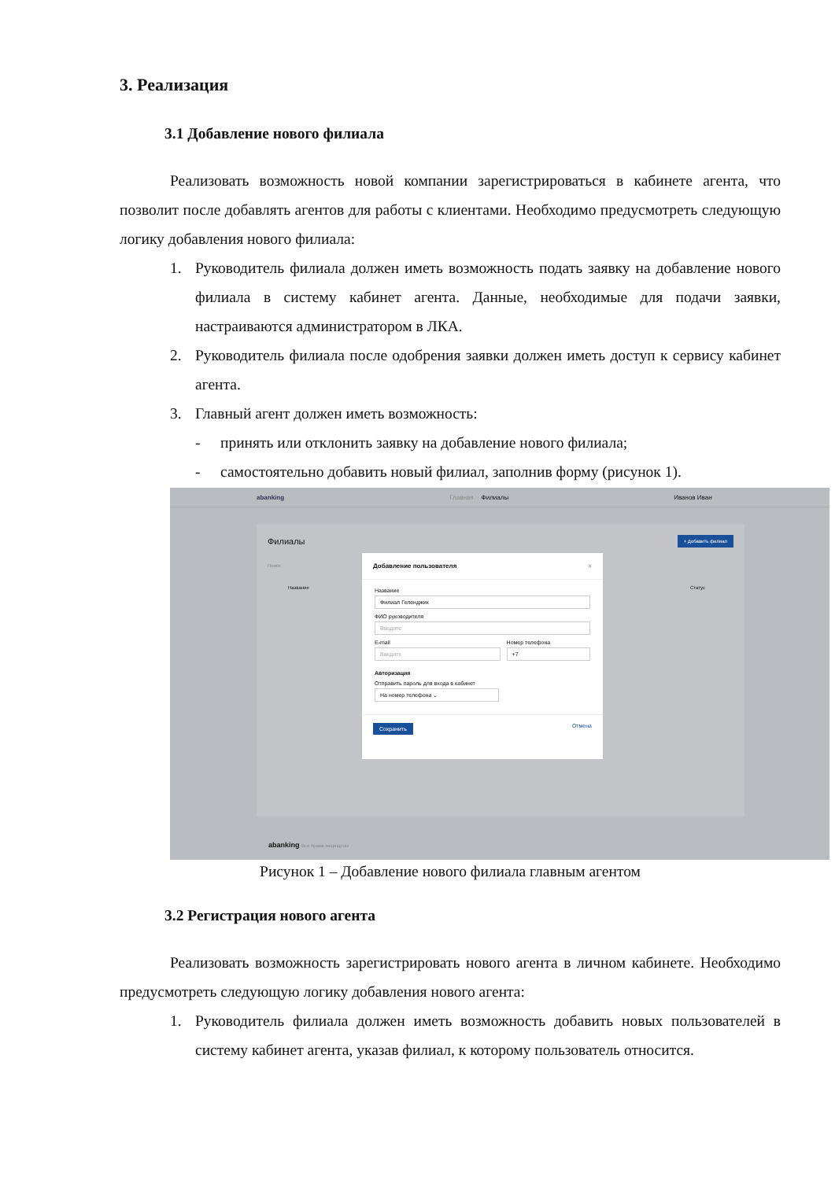3. Реализация
3.1 Добавление нового филиала
Реализовать возможность новой компании зарегистрироваться в кабинете агента, что позволит после добавлять агентов для работы с клиентами. Необходимо предусмотреть следующую логику добавления нового филиала:
1. Руководитель филиала должен иметь возможность подать заявку на добавление нового филиала в систему кабинет агента. Данные, необходимые для подачи заявки, настраиваются администратором в ЛКА.
2. Руководитель филиала после одобрения заявки должен иметь доступ к сервису кабинет агента.
3. Главный агент должен иметь возможность:
- принять или отклонить заявку на добавление нового филиала;
- самостоятельно добавить новый филиал, заполнив форму (рисунок 1).
abanking Главная Филиалы Иванов Иван
Филиалы
+ Добавить филиал
Поиск
Название Статус
Добавление пользователя ×
Название
Филиал Геленджик
ФИО руководителя
Введите
E-mail
Введите
Номер телефона
+7
Авторизация
Отправить пароль для входа в кабинет
На номер телефона ⌄
Сохранить Отмена
abanking Все права защищены
Рисунок 1 – Добавление нового филиала главным агентом
3.2 Регистрация нового агента
Реализовать возможность зарегистрировать нового агента в личном кабинете. Необходимо предусмотреть следующую логику добавления нового агента:
1. Руководитель филиала должен иметь возможность добавить новых пользователей в систему кабинет агента, указав филиал, к которому пользователь относится.